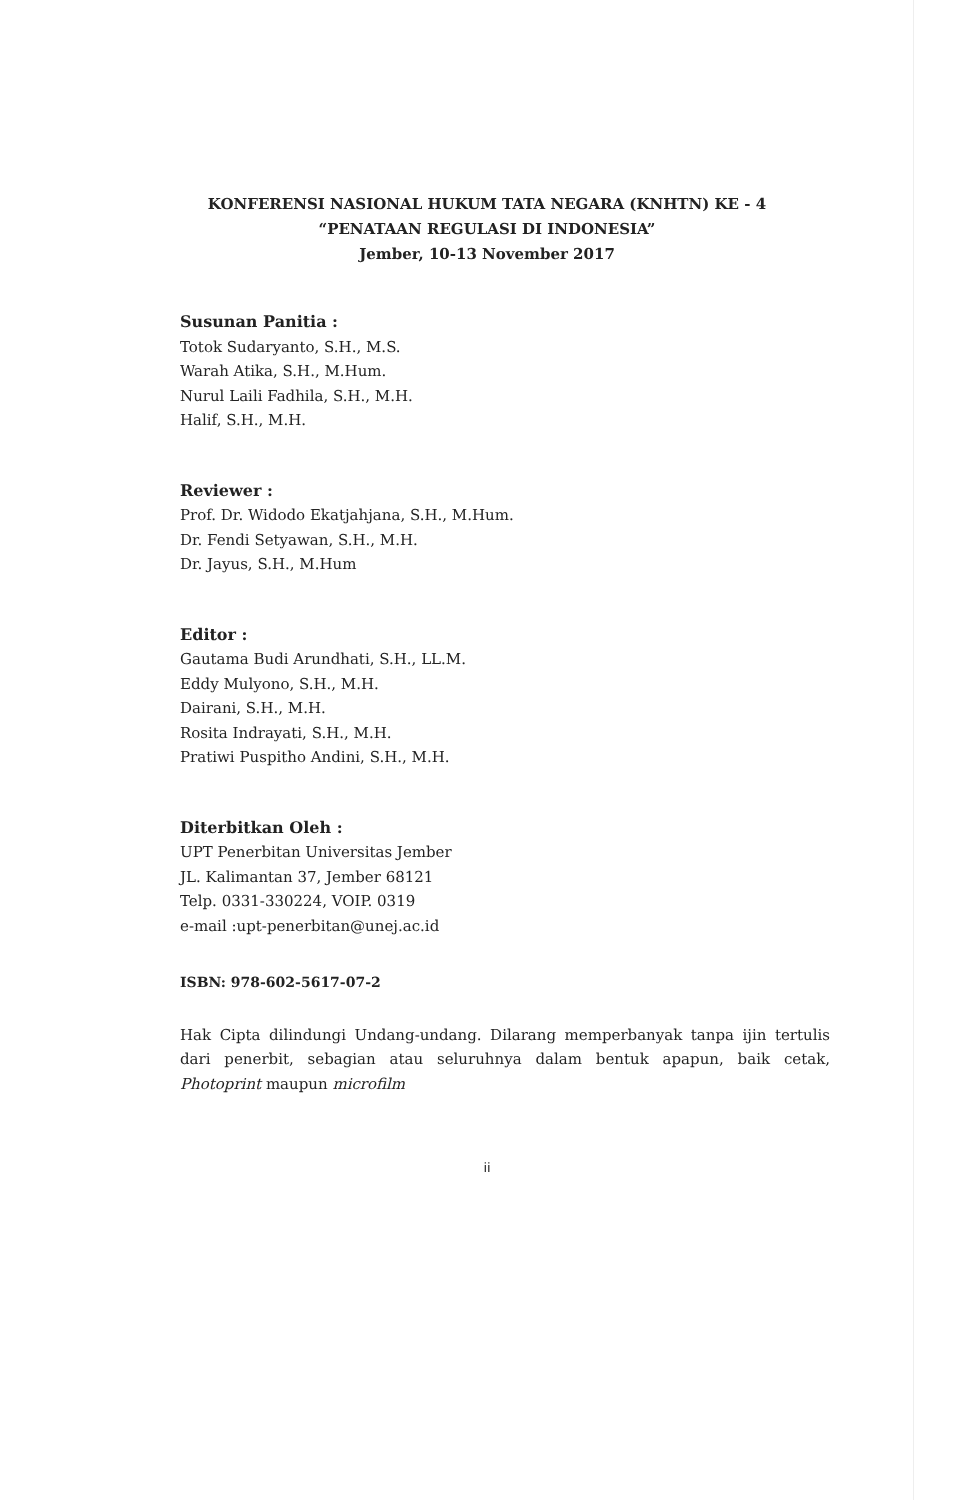KONFERENSI NASIONAL HUKUM TATA NEGARA (KNHTN) KE - 4
“PENATAAN REGULASI DI INDONESIA”
Jember, 10-13 November 2017
Susunan Panitia :
Totok Sudaryanto, S.H., M.S.
Warah Atika, S.H., M.Hum.
Nurul Laili Fadhila, S.H., M.H.
Halif, S.H., M.H.
Reviewer :
Prof. Dr. Widodo Ekatjahjana, S.H., M.Hum.
Dr. Fendi Setyawan, S.H., M.H.
Dr. Jayus, S.H., M.Hum
Editor :
Gautama Budi Arundhati, S.H., LL.M.
Eddy Mulyono, S.H., M.H.
Dairani, S.H., M.H.
Rosita Indrayati, S.H., M.H.
Pratiwi Puspitho Andini, S.H., M.H.
Diterbitkan Oleh :
UPT Penerbitan Universitas Jember
JL. Kalimantan 37, Jember 68121
Telp. 0331-330224, VOIP. 0319
e-mail :upt-penerbitan@unej.ac.id
ISBN: 978-602-5617-07-2
Hak Cipta dilindungi Undang-undang. Dilarang memperbanyak tanpa ijin tertulis dari penerbit, sebagian atau seluruhnya dalam bentuk apapun, baik cetak, Photoprint maupun microfilm
ii